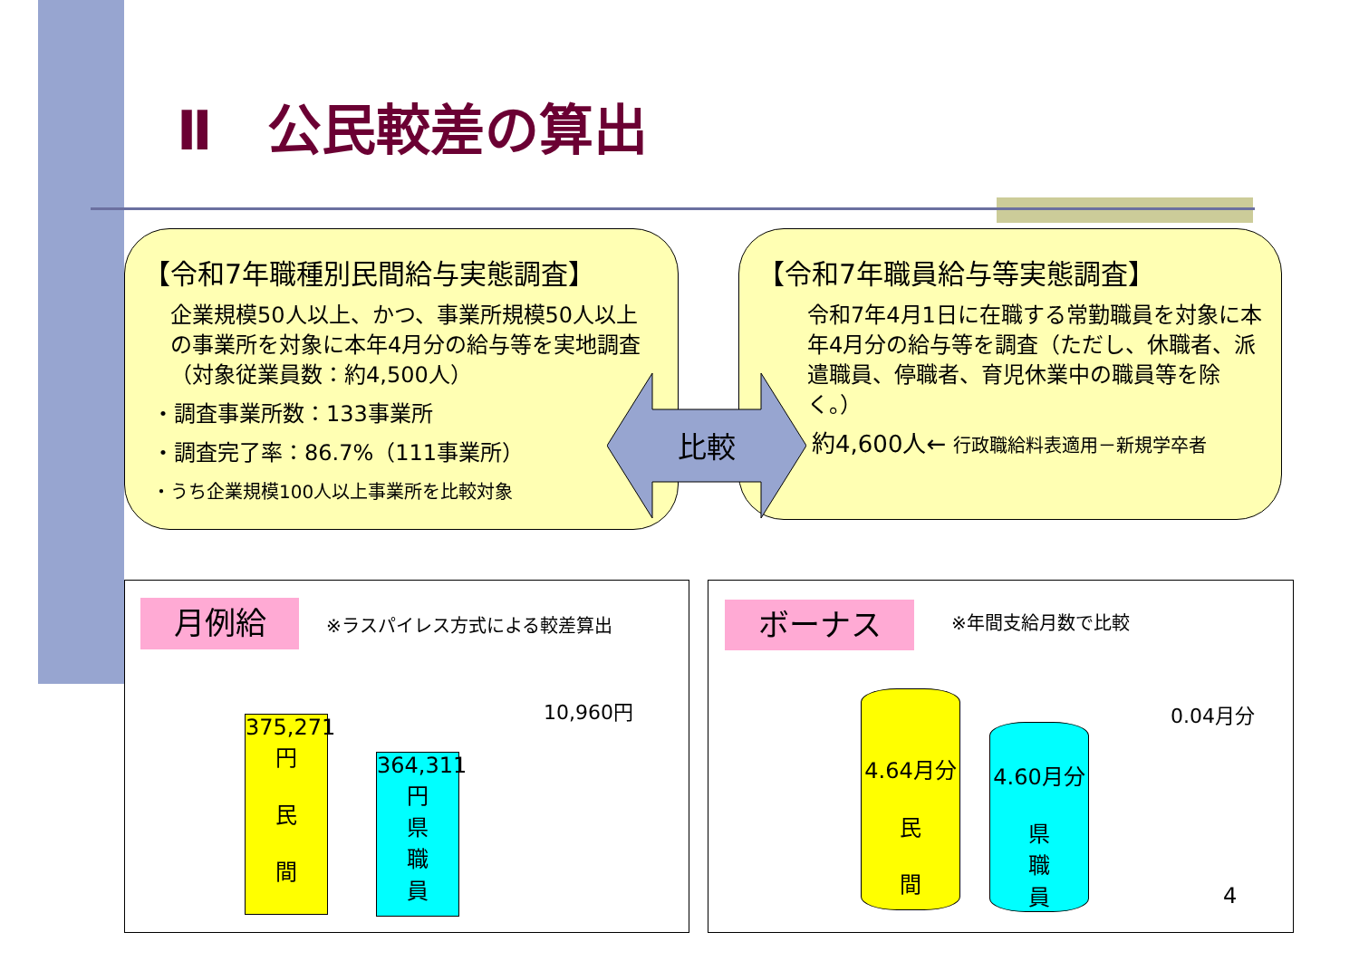Ⅱ　公民較差の算出
【令和7年職種別民間給与実態調査】
企業規模50人以上、かつ、事業所規模50人以上の事業所を対象に本年4月分の給与等を実地調査（対象従業員数：約4,500人）
・調査事業所数：133事業所
・調査完了率：86.7%（111事業所）
・うち企業規模100人以上事業所を比較対象
【令和7年職員給与等実態調査】
令和7年4月1日に在職する常勤職員を対象に本年4月分の給与等を調査（ただし、休職者、派遣職員、停職者、育児休業中の職員等を除く。）
約4,600人← 行政職給料表適用－新規学卒者
比較
月例給 ※ラスパイレス方式による較差算出 ボーナス ※年間支給月数で比較
375,271円
民
間
364,311円
県
職
員
10,960円
4.64月分
民
間
4.60月分
県
職
員
0.04月分
4